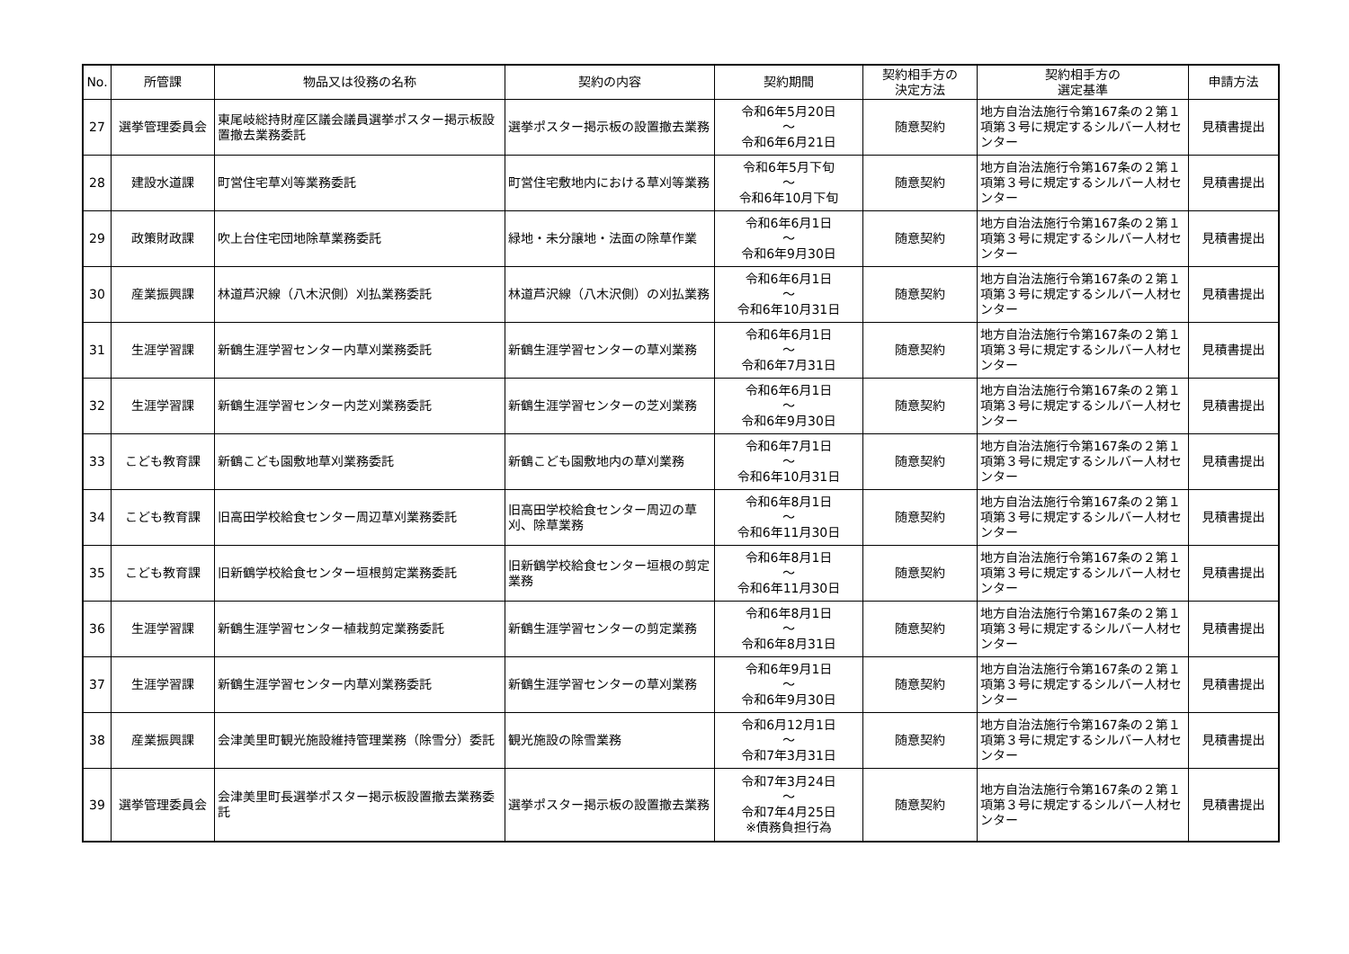| No. | 所管課 | 物品又は役務の名称 | 契約の内容 | 契約期間 | 契約相手方の 決定方法 | 契約相手方の 選定基準 | 申請方法 |
| --- | --- | --- | --- | --- | --- | --- | --- |
| 27 | 選挙管理委員会 | 東尾岐総持財産区議会議員選挙ポスター掲示板設置撤去業務委託 | 選挙ポスター掲示板の設置撤去業務 | 令和6年5月20日 ～ 令和6年6月21日 | 随意契約 | 地方自治法施行令第167条の２第１項第３号に規定するシルバー人材センター | 見積書提出 |
| 28 | 建設水道課 | 町営住宅草刈等業務委託 | 町営住宅敷地内における草刈等業務 | 令和6年5月下旬 ～ 令和6年10月下旬 | 随意契約 | 地方自治法施行令第167条の２第１項第３号に規定するシルバー人材センター | 見積書提出 |
| 29 | 政策財政課 | 吹上台住宅団地除草業務委託 | 緑地・未分譲地・法面の除草作業 | 令和6年6月1日 ～ 令和6年9月30日 | 随意契約 | 地方自治法施行令第167条の２第１項第３号に規定するシルバー人材センター | 見積書提出 |
| 30 | 産業振興課 | 林道芦沢線（八木沢側）刈払業務委託 | 林道芦沢線（八木沢側）の刈払業務 | 令和6年6月1日 ～ 令和6年10月31日 | 随意契約 | 地方自治法施行令第167条の２第１項第３号に規定するシルバー人材センター | 見積書提出 |
| 31 | 生涯学習課 | 新鶴生涯学習センター内草刈業務委託 | 新鶴生涯学習センターの草刈業務 | 令和6年6月1日 ～ 令和6年7月31日 | 随意契約 | 地方自治法施行令第167条の２第１項第３号に規定するシルバー人材センター | 見積書提出 |
| 32 | 生涯学習課 | 新鶴生涯学習センター内芝刈業務委託 | 新鶴生涯学習センターの芝刈業務 | 令和6年6月1日 ～ 令和6年9月30日 | 随意契約 | 地方自治法施行令第167条の２第１項第３号に規定するシルバー人材センター | 見積書提出 |
| 33 | こども教育課 | 新鶴こども園敷地草刈業務委託 | 新鶴こども園敷地内の草刈業務 | 令和6年7月1日 ～ 令和6年10月31日 | 随意契約 | 地方自治法施行令第167条の２第１項第３号に規定するシルバー人材センター | 見積書提出 |
| 34 | こども教育課 | 旧高田学校給食センター周辺草刈業務委託 | 旧高田学校給食センター周辺の草刈、除草業務 | 令和6年8月1日 ～ 令和6年11月30日 | 随意契約 | 地方自治法施行令第167条の２第１項第３号に規定するシルバー人材センター | 見積書提出 |
| 35 | こども教育課 | 旧新鶴学校給食センター垣根剪定業務委託 | 旧新鶴学校給食センター垣根の剪定業務 | 令和6年8月1日 ～ 令和6年11月30日 | 随意契約 | 地方自治法施行令第167条の２第１項第３号に規定するシルバー人材センター | 見積書提出 |
| 36 | 生涯学習課 | 新鶴生涯学習センター植栽剪定業務委託 | 新鶴生涯学習センターの剪定業務 | 令和6年8月1日 ～ 令和6年8月31日 | 随意契約 | 地方自治法施行令第167条の２第１項第３号に規定するシルバー人材センター | 見積書提出 |
| 37 | 生涯学習課 | 新鶴生涯学習センター内草刈業務委託 | 新鶴生涯学習センターの草刈業務 | 令和6年9月1日 ～ 令和6年9月30日 | 随意契約 | 地方自治法施行令第167条の２第１項第３号に規定するシルバー人材センター | 見積書提出 |
| 38 | 産業振興課 | 会津美里町観光施設維持管理業務（除雪分）委託 | 観光施設の除雪業務 | 令和6月12月1日 ～ 令和7年3月31日 | 随意契約 | 地方自治法施行令第167条の２第１項第３号に規定するシルバー人材センター | 見積書提出 |
| 39 | 選挙管理委員会 | 会津美里町長選挙ポスター掲示板設置撤去業務委託 | 選挙ポスター掲示板の設置撤去業務 | 令和7年3月24日 ～ 令和7年4月25日 ※債務負担行為 | 随意契約 | 地方自治法施行令第167条の２第１項第３号に規定するシルバー人材センター | 見積書提出 |